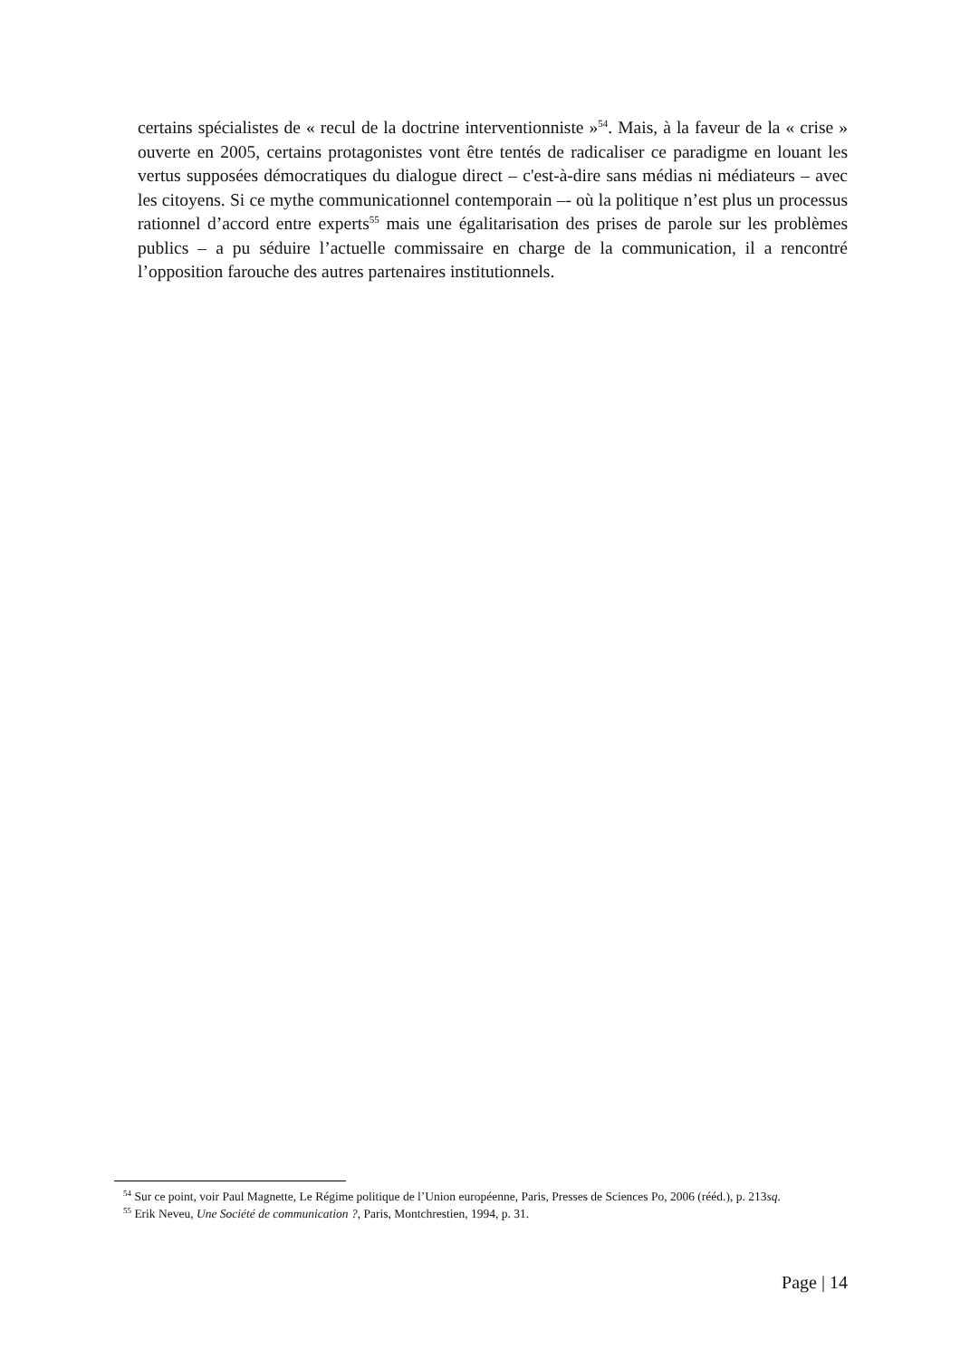certains spécialistes de « recul de la doctrine interventionniste »<sup>54</sup>. Mais, à la faveur de la « crise » ouverte en 2005, certains protagonistes vont être tentés de radicaliser ce paradigme en louant les vertus supposées démocratiques du dialogue direct – c'est-à-dire sans médias ni médiateurs – avec les citoyens. Si ce mythe communicationnel contemporain –- où la politique n’est plus un processus rationnel d’accord entre experts<sup>55</sup> mais une égalitarisation des prises de parole sur les problèmes publics – a pu séduire l’actuelle commissaire en charge de la communication, il a rencontré l’opposition farouche des autres partenaires institutionnels.
<sup>54</sup> Sur ce point, voir Paul Magnette, Le Régime politique de l’Union européenne, Paris, Presses de Sciences Po, 2006 (rééd.), p. 213sq.
<sup>55</sup> Erik Neveu, Une Société de communication ?, Paris, Montchrestien, 1994, p. 31.
Page | 14